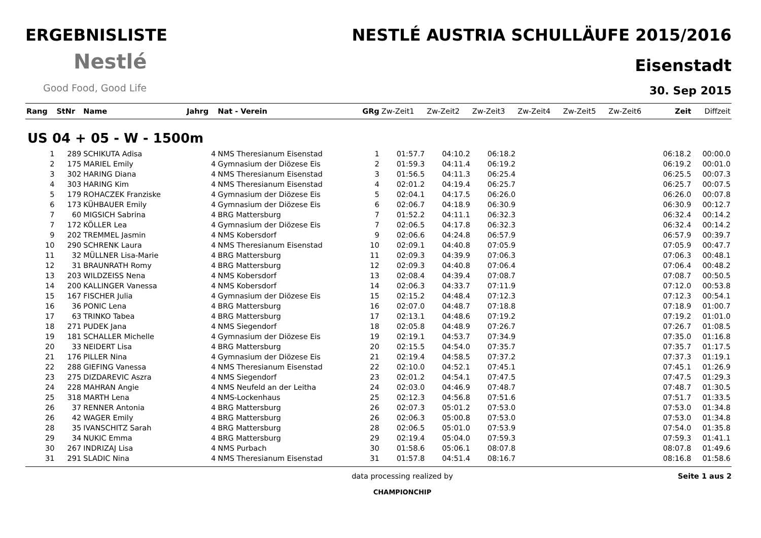ERGEBNISLISTE
Nestlé
Good Food, Good Life
NESTLÉ AUSTRIA SCHULLÄUFE 2015/2016
Eisenstadt
30. Sep 2015
| Rang | StNr | Name | Jahrg | Nat - Verein | GRg | Zw-Zeit1 | Zw-Zeit2 | Zw-Zeit3 | Zw-Zeit4 | Zw-Zeit5 | Zw-Zeit6 | Zeit | Diffzeit |
| --- | --- | --- | --- | --- | --- | --- | --- | --- | --- | --- | --- | --- | --- |
| US 04 + 05 - W - 1500m | | | | | | | | | | | | | |
| 1 | 289 | SCHIKUTA Adisa | 4 | NMS Theresianum Eisenstad | 1 | 01:57.7 | 04:10.2 | 06:18.2 | | | | 06:18.2 | 00:00.0 |
| 2 | 175 | MARIEL Emily | 4 | Gymnasium der Diözese Eis | 2 | 01:59.3 | 04:11.4 | 06:19.2 | | | | 06:19.2 | 00:01.0 |
| 3 | 302 | HARING Diana | 4 | NMS Theresianum Eisenstad | 3 | 01:56.5 | 04:11.3 | 06:25.4 | | | | 06:25.5 | 00:07.3 |
| 4 | 303 | HARING Kim | 4 | NMS Theresianum Eisenstad | 4 | 02:01.2 | 04:19.4 | 06:25.7 | | | | 06:25.7 | 00:07.5 |
| 5 | 179 | ROHACZEK Franziske | 4 | Gymnasium der Diözese Eis | 5 | 02:04.1 | 04:17.5 | 06:26.0 | | | | 06:26.0 | 00:07.8 |
| 6 | 173 | KÜHBAUER Emily | 4 | Gymnasium der Diözese Eis | 6 | 02:06.7 | 04:18.9 | 06:30.9 | | | | 06:30.9 | 00:12.7 |
| 7 | 60 | MIGSICH Sabrina | 4 | BRG Mattersburg | 7 | 01:52.2 | 04:11.1 | 06:32.3 | | | | 06:32.4 | 00:14.2 |
| 7 | 172 | KÖLLER Lea | 4 | Gymnasium der Diözese Eis | 7 | 02:06.5 | 04:17.8 | 06:32.3 | | | | 06:32.4 | 00:14.2 |
| 9 | 202 | TREMMEL Jasmin | 4 | NMS Kobersdorf | 9 | 02:06.6 | 04:24.8 | 06:57.9 | | | | 06:57.9 | 00:39.7 |
| 10 | 290 | SCHRENK Laura | 4 | NMS Theresianum Eisenstad | 10 | 02:09.1 | 04:40.8 | 07:05.9 | | | | 07:05.9 | 00:47.7 |
| 11 | 32 | MÜLLNER Lisa-Marie | 4 | BRG Mattersburg | 11 | 02:09.3 | 04:39.9 | 07:06.3 | | | | 07:06.3 | 00:48.1 |
| 12 | 31 | BRAUNRATH Romy | 4 | BRG Mattersburg | 12 | 02:09.3 | 04:40.8 | 07:06.4 | | | | 07:06.4 | 00:48.2 |
| 13 | 203 | WILDZEISS Nena | 4 | NMS Kobersdorf | 13 | 02:08.4 | 04:39.4 | 07:08.7 | | | | 07:08.7 | 00:50.5 |
| 14 | 200 | KALLINGER Vanessa | 4 | NMS Kobersdorf | 14 | 02:06.3 | 04:33.7 | 07:11.9 | | | | 07:12.0 | 00:53.8 |
| 15 | 167 | FISCHER Julia | 4 | Gymnasium der Diözese Eis | 15 | 02:15.2 | 04:48.4 | 07:12.3 | | | | 07:12.3 | 00:54.1 |
| 16 | 36 | PONIC Lena | 4 | BRG Mattersburg | 16 | 02:07.0 | 04:48.7 | 07:18.8 | | | | 07:18.9 | 01:00.7 |
| 17 | 63 | TRINKO Tabea | 4 | BRG Mattersburg | 17 | 02:13.1 | 04:48.6 | 07:19.2 | | | | 07:19.2 | 01:01.0 |
| 18 | 271 | PUDEK Jana | 4 | NMS Siegendorf | 18 | 02:05.8 | 04:48.9 | 07:26.7 | | | | 07:26.7 | 01:08.5 |
| 19 | 181 | SCHALLER Michelle | 4 | Gymnasium der Diözese Eis | 19 | 02:19.1 | 04:53.7 | 07:34.9 | | | | 07:35.0 | 01:16.8 |
| 20 | 33 | NEIDERT Lisa | 4 | BRG Mattersburg | 20 | 02:15.5 | 04:54.0 | 07:35.7 | | | | 07:35.7 | 01:17.5 |
| 21 | 176 | PILLER Nina | 4 | Gymnasium der Diözese Eis | 21 | 02:19.4 | 04:58.5 | 07:37.2 | | | | 07:37.3 | 01:19.1 |
| 22 | 288 | GIEFING Vanessa | 4 | NMS Theresianum Eisenstad | 22 | 02:10.0 | 04:52.1 | 07:45.1 | | | | 07:45.1 | 01:26.9 |
| 23 | 275 | DIZDAREVIC Aszra | 4 | NMS Siegendorf | 23 | 02:01.2 | 04:54.1 | 07:47.5 | | | | 07:47.5 | 01:29.3 |
| 24 | 228 | MAHRAN Angie | 4 | NMS Neufeld an der Leitha | 24 | 02:03.0 | 04:46.9 | 07:48.7 | | | | 07:48.7 | 01:30.5 |
| 25 | 318 | MARTH Lena | 4 | NMS-Lockenhaus | 25 | 02:12.3 | 04:56.8 | 07:51.6 | | | | 07:51.7 | 01:33.5 |
| 26 | 37 | RENNER Antonia | 4 | BRG Mattersburg | 26 | 02:07.3 | 05:01.2 | 07:53.0 | | | | 07:53.0 | 01:34.8 |
| 26 | 42 | WAGER Emily | 4 | BRG Mattersburg | 26 | 02:06.3 | 05:00.8 | 07:53.0 | | | | 07:53.0 | 01:34.8 |
| 28 | 35 | IVANSCHITZ Sarah | 4 | BRG Mattersburg | 28 | 02:06.5 | 05:01.0 | 07:53.9 | | | | 07:54.0 | 01:35.8 |
| 29 | 34 | NUKIC Emma | 4 | BRG Mattersburg | 29 | 02:19.4 | 05:04.0 | 07:59.3 | | | | 07:59.3 | 01:41.1 |
| 30 | 267 | INDRIZAJ Lisa | 4 | NMS Purbach | 30 | 01:58.6 | 05:06.1 | 08:07.8 | | | | 08:07.8 | 01:49.6 |
| 31 | 291 | SLADIC Nina | 4 | NMS Theresianum Eisenstad | 31 | 01:57.8 | 04:51.4 | 08:16.7 | | | | 08:16.8 | 01:58.6 |
data processing realized by
CHAMPIONCHIP
Seite 1 aus 2